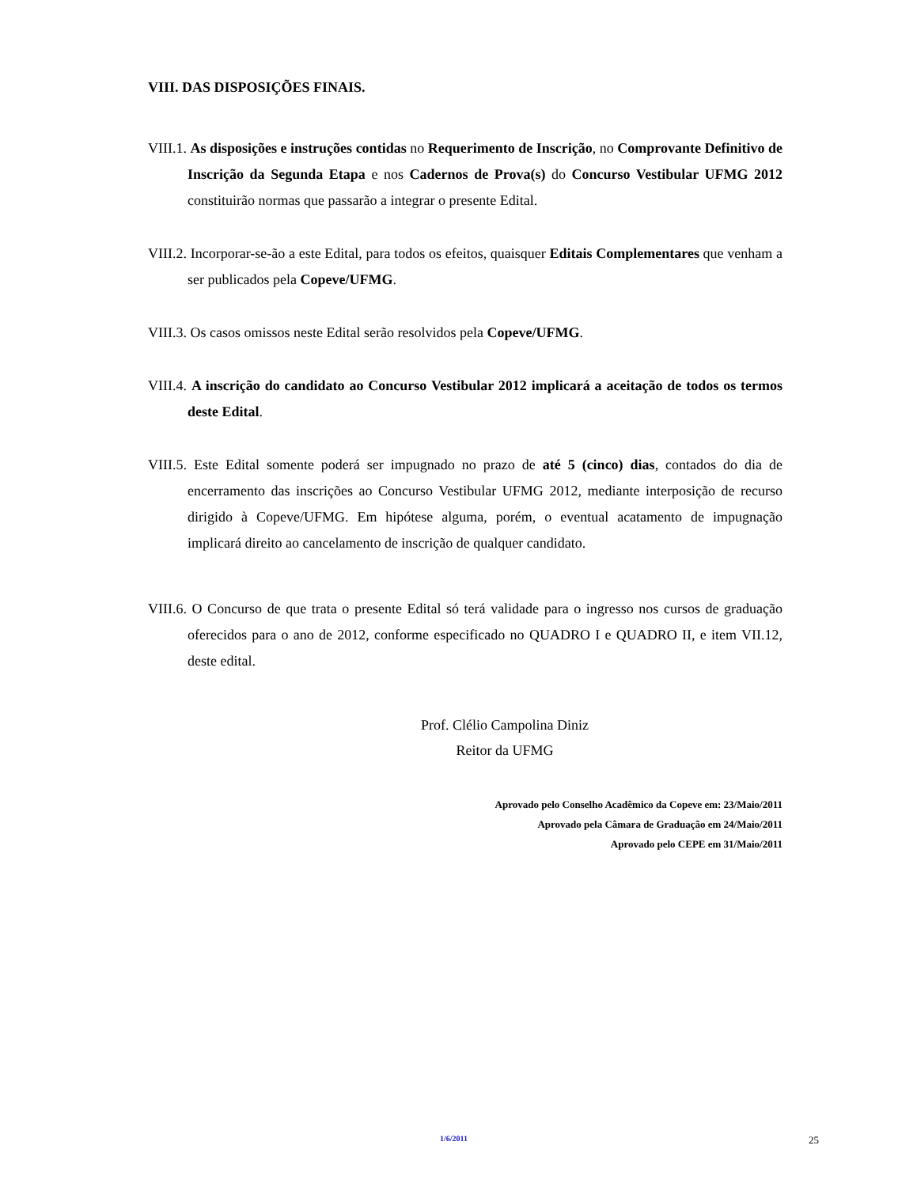VIII. DAS DISPOSIÇÕES FINAIS.
VIII.1. As disposições e instruções contidas no Requerimento de Inscrição, no Comprovante Definitivo de Inscrição da Segunda Etapa e nos Cadernos de Prova(s) do Concurso Vestibular UFMG 2012 constituirão normas que passarão a integrar o presente Edital.
VIII.2. Incorporar-se-ão a este Edital, para todos os efeitos, quaisquer Editais Complementares que venham a ser publicados pela Copeve/UFMG.
VIII.3. Os casos omissos neste Edital serão resolvidos pela Copeve/UFMG.
VIII.4. A inscrição do candidato ao Concurso Vestibular 2012 implicará a aceitação de todos os termos deste Edital.
VIII.5. Este Edital somente poderá ser impugnado no prazo de até 5 (cinco) dias, contados do dia de encerramento das inscrições ao Concurso Vestibular UFMG 2012, mediante interposição de recurso dirigido à Copeve/UFMG. Em hipótese alguma, porém, o eventual acatamento de impugnação implicará direito ao cancelamento de inscrição de qualquer candidato.
VIII.6. O Concurso de que trata o presente Edital só terá validade para o ingresso nos cursos de graduação oferecidos para o ano de 2012, conforme especificado no QUADRO I e QUADRO II, e item VII.12, deste edital.
Prof. Clélio Campolina Diniz
Reitor da UFMG
Aprovado pelo Conselho Acadêmico da Copeve em: 23/Maio/2011
Aprovado pela Câmara de Graduação em 24/Maio/2011
Aprovado pelo CEPE em 31/Maio/2011
1/6/2011 25